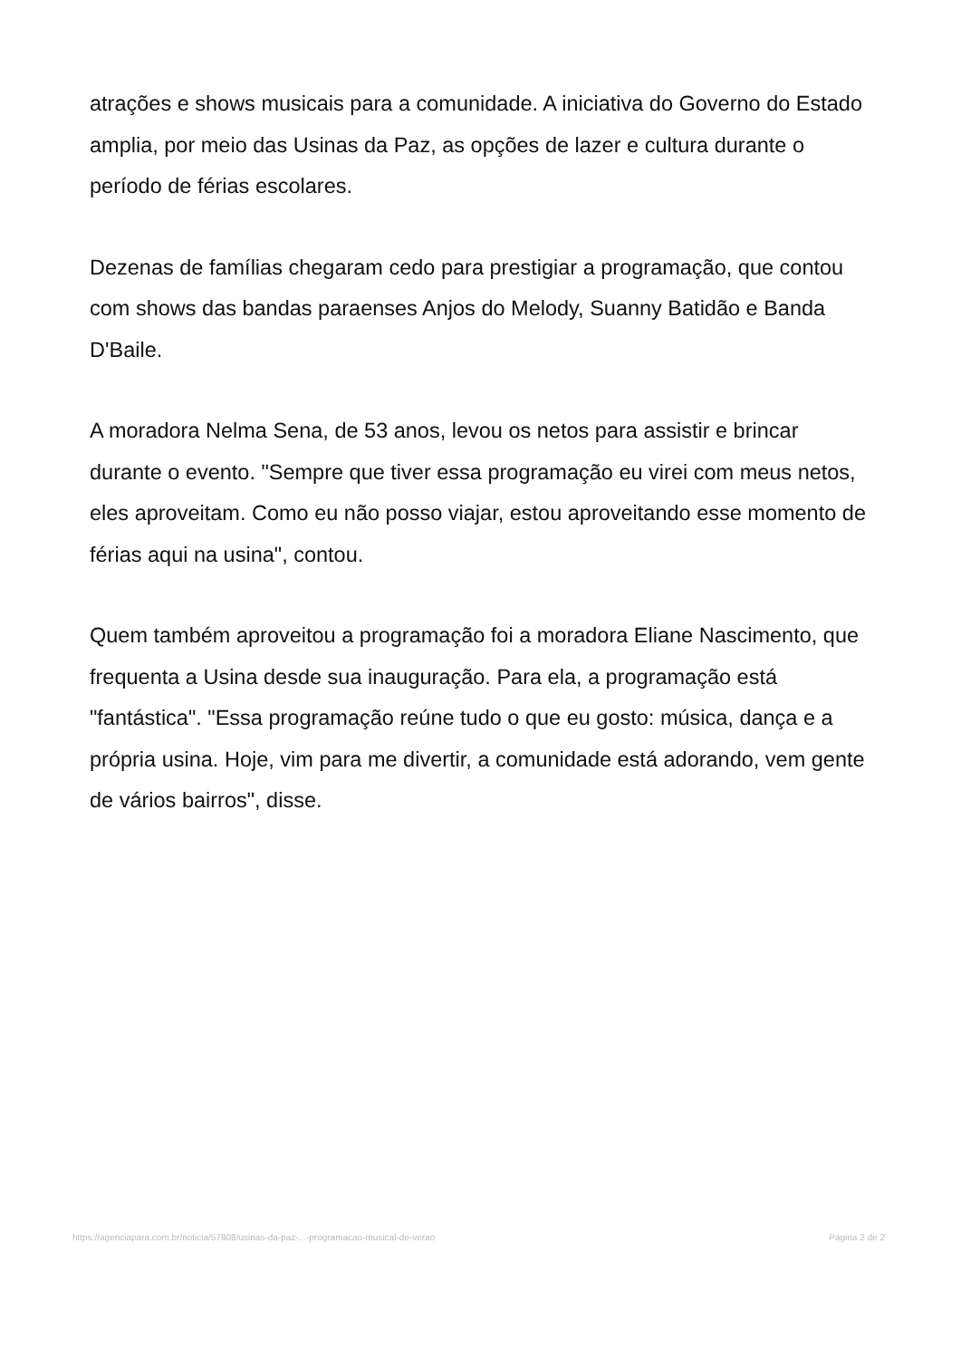atrações e shows musicais para a comunidade. A iniciativa do Governo do Estado amplia, por meio das Usinas da Paz, as opções de lazer e cultura durante o período de férias escolares.
Dezenas de famílias chegaram cedo para prestigiar a programação, que contou com shows das bandas paraenses Anjos do Melody, Suanny Batidão e Banda D'Baile.
A moradora Nelma Sena, de 53 anos, levou os netos para assistir e brincar durante o evento. "Sempre que tiver essa programação eu virei com meus netos, eles aproveitam. Como eu não posso viajar, estou aproveitando esse momento de férias aqui na usina", contou.
Quem também aproveitou a programação foi a moradora Eliane Nascimento, que frequenta a Usina desde sua inauguração. Para ela, a programação está "fantástica". "Essa programação reúne tudo o que eu gosto: música, dança e a própria usina. Hoje, vim para me divertir, a comunidade está adorando, vem gente de vários bairros", disse.
https://agenciapara.com.br/noticia/57808/usinas-da-paz-...-programacao-musical-de-verao
Página 2 de 2